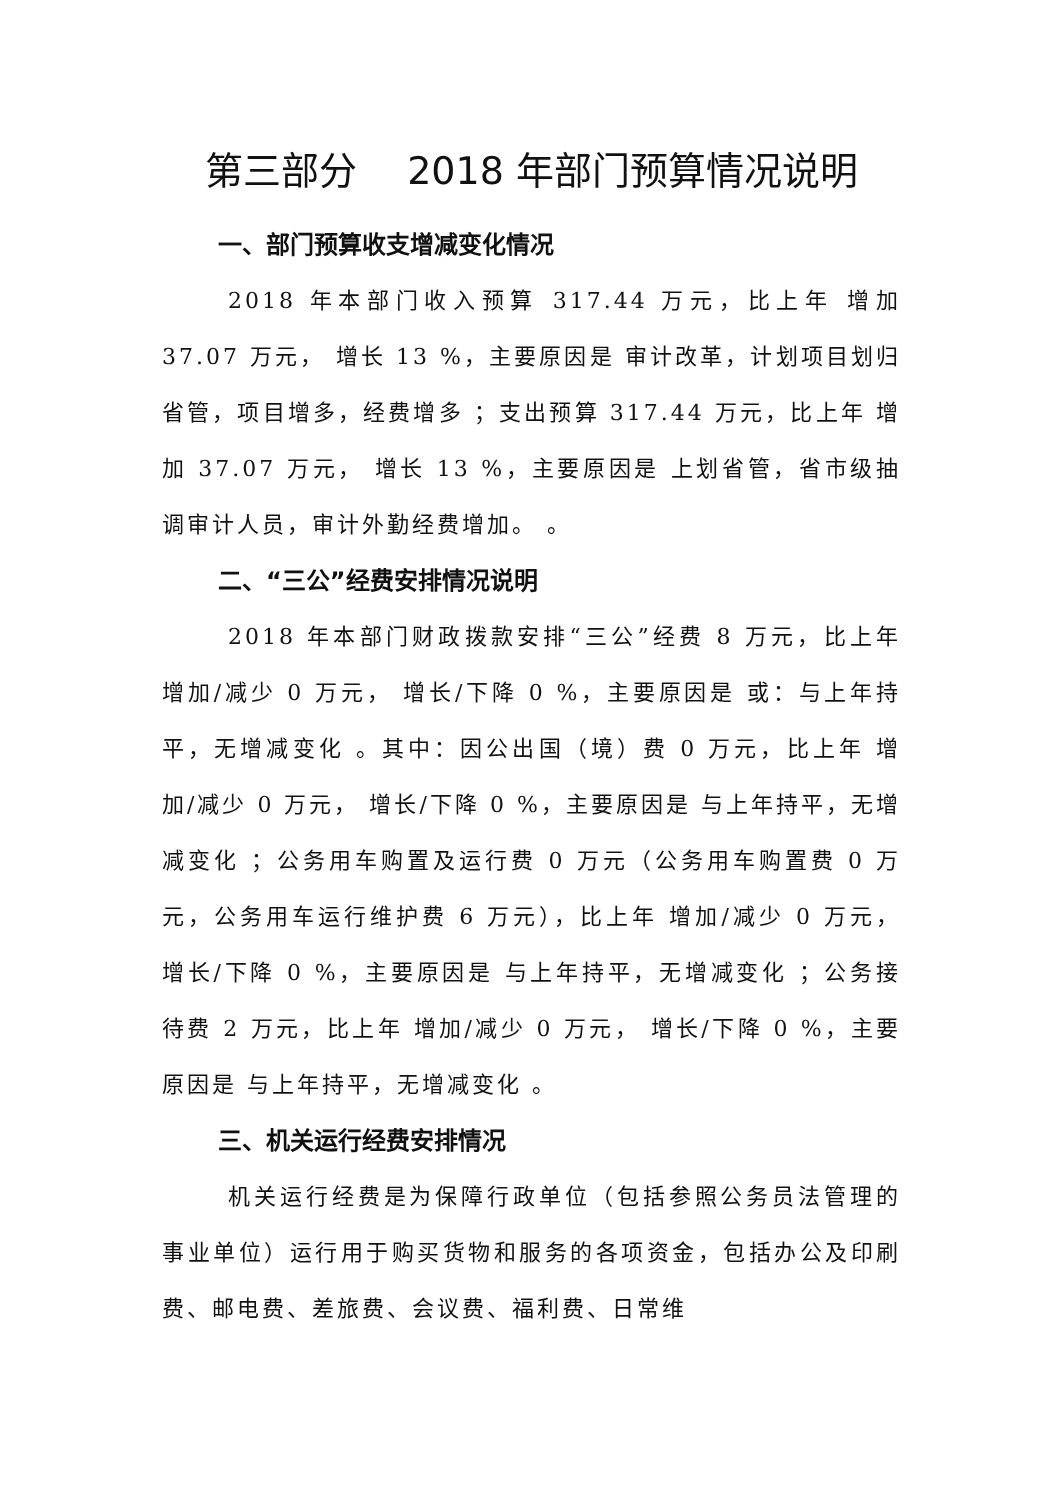第三部分　 2018 年部门预算情况说明
一、部门预算收支增减变化情况
2018 年本部门收入预算 317.44 万元，比上年 增加 37.07 万元， 增长 13 %，主要原因是 审计改革，计划项目划归省管，项目增多，经费增多 ；支出预算 317.44 万元，比上年 增加 37.07 万元， 增长 13 %，主要原因是 上划省管，省市级抽调审计人员，审计外勤经费增加。 。
二、“三公”经费安排情况说明
2018 年本部门财政拨款安排“三公”经费 8 万元，比上年 增加/减少 0 万元， 增长/下降 0 %，主要原因是 或：与上年持平，无增减变化 。其中：因公出国（境）费 0 万元，比上年 增加/减少 0 万元， 增长/下降 0 %，主要原因是 与上年持平，无增减变化 ；公务用车购置及运行费 0 万元（公务用车购置费 0 万元，公务用车运行维护费 6 万元），比上年 增加/减少 0 万元， 增长/下降 0 %，主要原因是 与上年持平，无增减变化 ；公务接待费 2 万元，比上年 增加/减少 0 万元， 增长/下降 0 %，主要原因是 与上年持平，无增减变化 。
三、机关运行经费安排情况
机关运行经费是为保障行政单位（包括参照公务员法管理的事业单位）运行用于购买货物和服务的各项资金，包括办公及印刷费、邮电费、差旅费、会议费、福利费、日常维